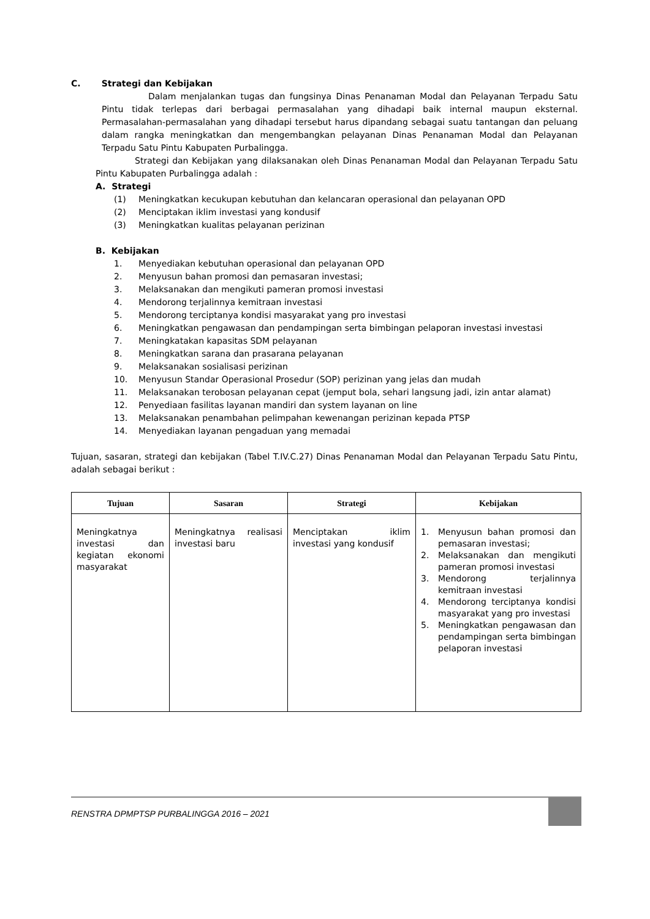C. Strategi dan Kebijakan
Dalam menjalankan tugas dan fungsinya Dinas Penanaman Modal dan Pelayanan Terpadu Satu Pintu tidak terlepas dari berbagai permasalahan yang dihadapi baik internal maupun eksternal. Permasalahan-permasalahan yang dihadapi tersebut harus dipandang sebagai suatu tantangan dan peluang dalam rangka meningkatkan dan mengembangkan pelayanan Dinas Penanaman Modal dan Pelayanan Terpadu Satu Pintu Kabupaten Purbalingga.
Strategi dan Kebijakan yang dilaksanakan oleh Dinas Penanaman Modal dan Pelayanan Terpadu Satu Pintu Kabupaten Purbalingga adalah :
A. Strategi
(1) Meningkatkan kecukupan kebutuhan dan kelancaran operasional dan pelayanan OPD
(2) Menciptakan iklim investasi yang kondusif
(3) Meningkatkan kualitas pelayanan perizinan
B. Kebijakan
1. Menyediakan kebutuhan operasional dan pelayanan OPD
2. Menyusun bahan promosi dan pemasaran investasi;
3. Melaksanakan dan mengikuti pameran promosi investasi
4. Mendorong terjalinnya kemitraan investasi
5. Mendorong terciptanya kondisi masyarakat yang pro investasi
6. Meningkatkan pengawasan dan pendampingan serta bimbingan pelaporan investasi investasi
7. Meningkatakan kapasitas SDM pelayanan
8. Meningkatkan sarana dan prasarana pelayanan
9. Melaksanakan sosialisasi perizinan
10. Menyusun Standar Operasional Prosedur (SOP) perizinan yang jelas dan mudah
11. Melaksanakan terobosan pelayanan cepat (jemput bola, sehari langsung jadi, izin antar alamat)
12. Penyediaan fasilitas layanan mandiri dan system layanan on line
13. Melaksanakan penambahan pelimpahan kewenangan perizinan kepada PTSP
14. Menyediakan layanan pengaduan yang memadai
Tujuan, sasaran, strategi dan kebijakan (Tabel T.IV.C.27) Dinas Penanaman Modal dan Pelayanan Terpadu Satu Pintu, adalah sebagai berikut :
| Tujuan | Sasaran | Strategi | Kebijakan |
| --- | --- | --- | --- |
| Meningkatnya investasi dan kegiatan ekonomi masyarakat | Meningkatnya realisasi investasi baru | Menciptakan iklim investasi yang kondusif | 1. Menyusun bahan promosi dan pemasaran investasi; 2. Melaksanakan dan mengikuti pameran promosi investasi 3. Mendorong terjalinnya kemitraan investasi 4. Mendorong terciptanya kondisi masyarakat yang pro investasi 5. Meningkatkan pengawasan dan pendampingan serta bimbingan pelaporan investasi |
RENSTRA DPMPTSP PURBALINGGA 2016 – 2021